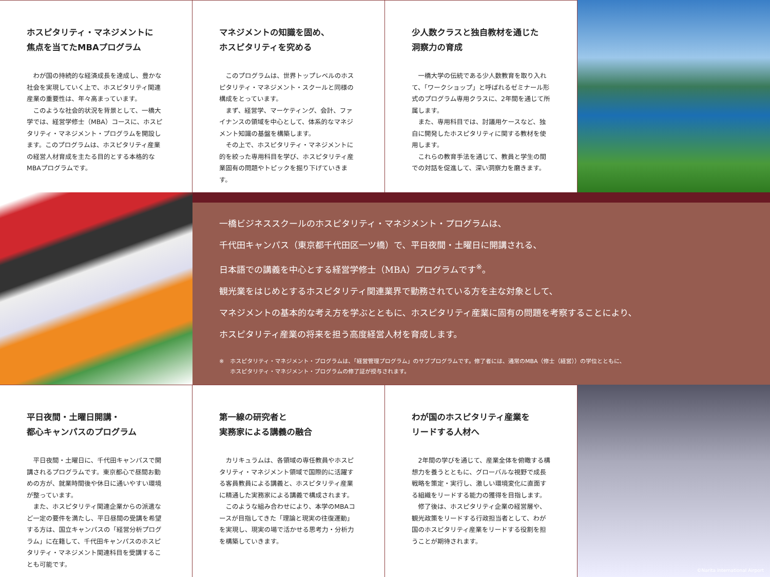ホスピタリティ・マネジメントに
焦点を当てたMBAプログラム
わが国の持続的な経済成長を達成し、豊かな社会を実現していく上で、ホスピタリティ関連産業の重要性は、年々高まっています。
このような社会的状況を背景として、一橋大学では、経営学修士（MBA）コースに、ホスピタリティ・マネジメント・プログラムを開設します。このプログラムは、ホスピタリティ産業の経営人材育成を主たる目的とする本格的なMBAプログラムです。
マネジメントの知識を固め、
ホスピタリティを究める
このプログラムは、世界トップレベルのホスピタリティ・マネジメント・スクールと同様の構成をとっています。
まず、経営学、マーケティング、会計、ファイナンスの領域を中心として、体系的なマネジメント知識の基盤を構築します。
その上で、ホスピタリティ・マネジメントに的を絞った専用科目を学び、ホスピタリティ産業固有の問題やトピックを掘り下げていきます。
少人数クラスと独自教材を通じた
洞察力の育成
一橋大学の伝統である少人数教育を取り入れて、「ワークショップ」と呼ばれるゼミナール形式のプログラム専用クラスに、2年間を通じて所属します。
また、専用科目では、討議用ケースなど、独自に開発したホスピタリティに関する教材を使用します。
これらの教育手法を通じて、教員と学生の間での対話を促進して、深い洞察力を磨きます。
一橋ビジネススクールのホスピタリティ・マネジメント・プログラムは、
千代田キャンパス（東京都千代田区一ツ橋）で、平日夜間・土曜日に開講される、
日本語での講義を中心とする経営学修士（MBA）プログラムです<sup>※</sup>。
観光業をはじめとするホスピタリティ関連業界で勤務されている方を主な対象として、
マネジメントの基本的な考え方を学ぶとともに、ホスピタリティ産業に固有の問題を考察することにより、
ホスピタリティ産業の将来を担う高度経営人材を育成します。
※ ホスピタリティ・マネジメント・プログラムは、「経営管理プログラム」のサブプログラムです。修了者には、通常のMBA（修士（経営））の学位とともに、
ホスピタリティ・マネジメント・プログラムの修了証が授与されます。
平日夜間・土曜日開講・
都心キャンパスのプログラム
平日夜間・土曜日に、千代田キャンパスで開講されるプログラムです。東京都心で昼間お勤めの方が、就業時間後や休日に通いやすい環境が整っています。
また、ホスピタリティ関連企業からの派遣など一定の要件を満たし、平日昼間の受講を希望する方は、国立キャンパスの「経営分析プログラム」に在籍して、千代田キャンパスのホスピタリティ・マネジメント関連科目を受講することも可能です。
第一線の研究者と
実務家による講義の融合
カリキュラムは、各領域の専任教員やホスピタリティ・マネジメント領域で国際的に活躍する客員教員による講義と、ホスピタリティ産業に精通した実務家による講義で構成されます。
このような組み合わせにより、本学のMBAコースが目指してきた「理論と現実の往復運動」を実現し、現実の場で活かせる思考力・分析力を構築していきます。
わが国のホスピタリティ産業を
リードする人材へ
2年間の学びを通じて、産業全体を俯瞰する構想力を養うとともに、グローバルな視野で成長戦略を策定・実行し、激しい環境変化に直面する組織をリードする能力の獲得を目指します。
修了後は、ホスピタリティ企業の経営層や、観光政策をリードする行政担当者として、わが国のホスピタリティ産業をリードする役割を担うことが期待されます。
©Narita International Airport